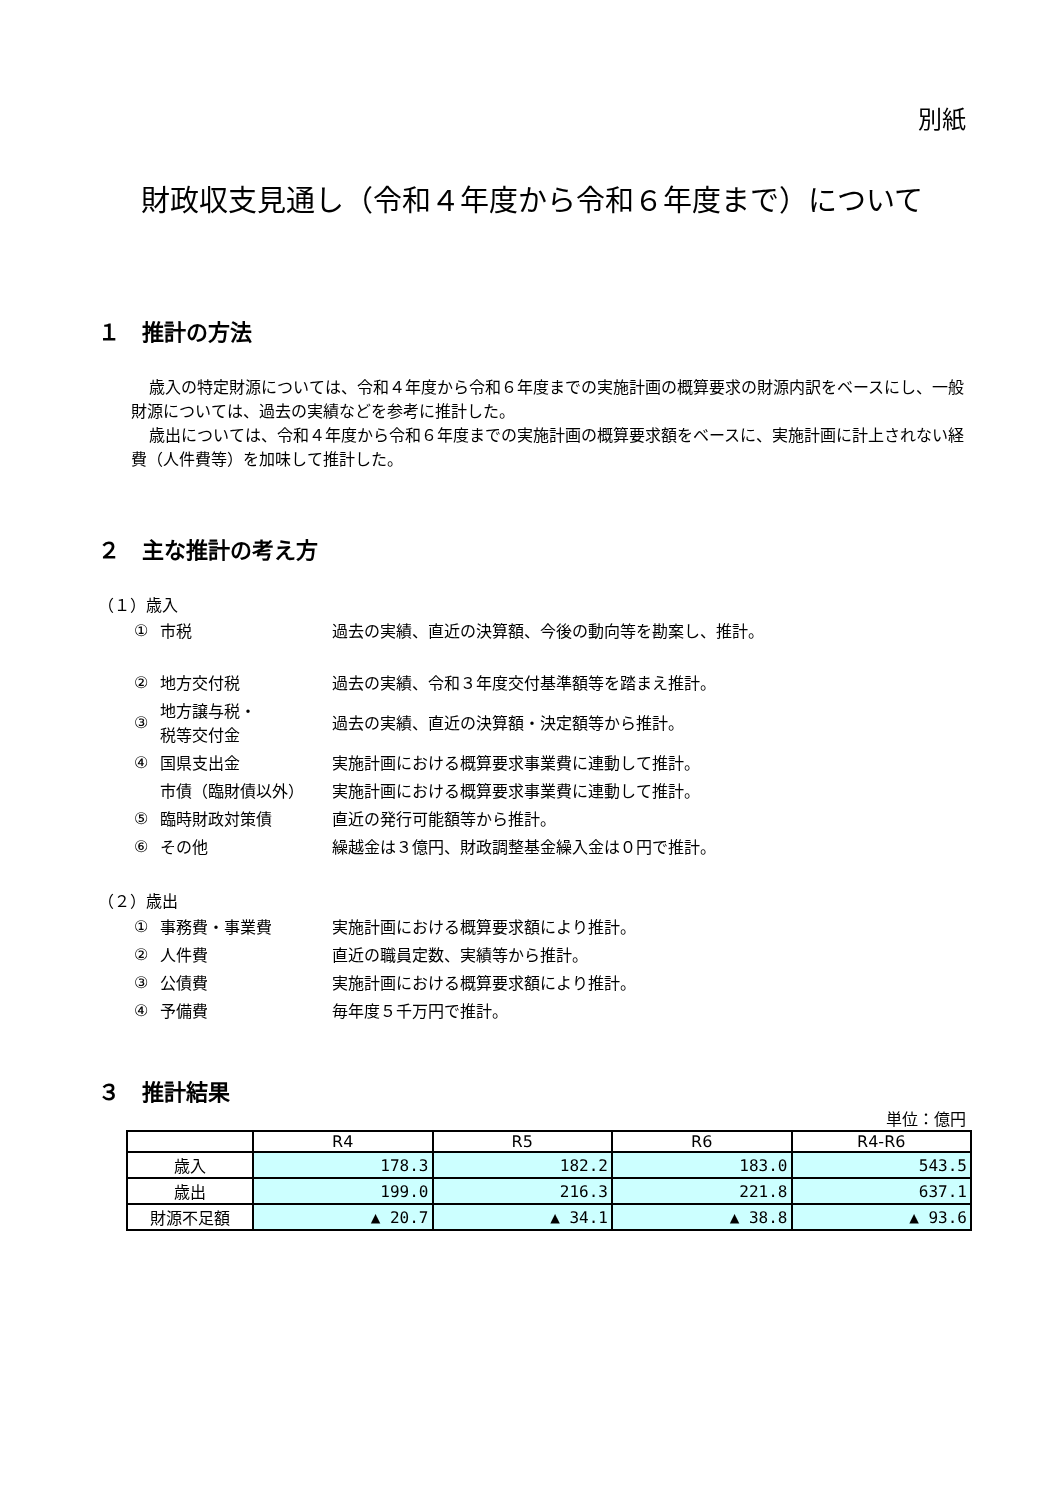別紙
財政収支見通し（令和４年度から令和６年度まで）について
１　推計の方法
歳入の特定財源については、令和４年度から令和６年度までの実施計画の概算要求の財源内訳をベースにし、一般財源については、過去の実績などを参考に推計した。
歳出については、令和４年度から令和６年度までの実施計画の概算要求額をベースに、実施計画に計上されない経費（人件費等）を加味して推計した。
２　主な推計の考え方
（１）歳入
| ① | 市税 | 過去の実績、直近の決算額、今後の動向等を勘案し、推計。 |
| ② | 地方交付税 | 過去の実績、令和３年度交付基準額等を踏まえ推計。 |
| ③ | 地方譲与税・ 税等交付金 | 過去の実績、直近の決算額・決定額等から推計。 |
| ④ | 国県支出金 | 実施計画における概算要求事業費に連動して推計。 |
| | 市債（臨財債以外） | 実施計画における概算要求事業費に連動して推計。 |
| ⑤ | 臨時財政対策債 | 直近の発行可能額等から推計。 |
| ⑥ | その他 | 繰越金は３億円、財政調整基金繰入金は０円で推計。 |
（２）歳出
| ① | 事務費・事業費 | 実施計画における概算要求額により推計。 |
| ② | 人件費 | 直近の職員定数、実績等から推計。 |
| ③ | 公債費 | 実施計画における概算要求額により推計。 |
| ④ | 予備費 | 毎年度５千万円で推計。 |
３　推計結果
単位：億円
| | R4 | R5 | R6 | R4-R6 |
| --- | --- | --- | --- | --- |
| 歳入 | 178.3 | 182.2 | 183.0 | 543.5 |
| 歳出 | 199.0 | 216.3 | 221.8 | 637.1 |
| 財源不足額 | ▲ 20.7 | ▲ 34.1 | ▲ 38.8 | ▲ 93.6 |